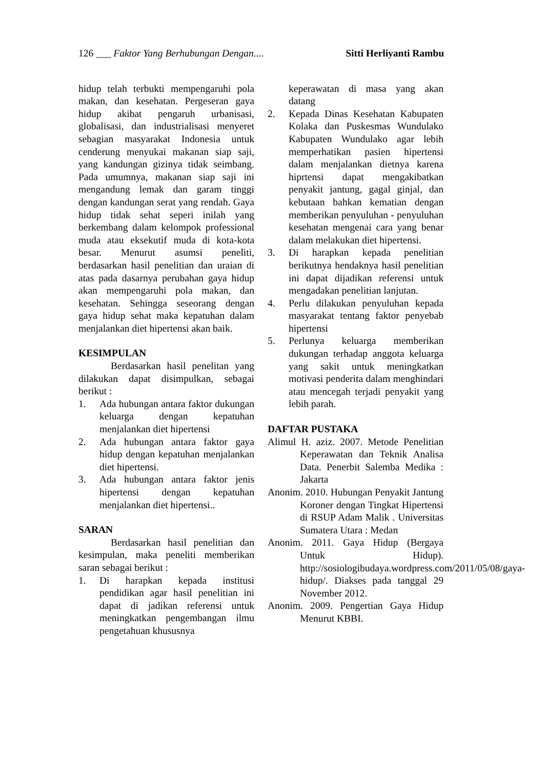126 ___ Faktor Yang Berhubungan Dengan.... Sitti Herliyanti Rambu
hidup telah terbukti mempengaruhi pola makan, dan kesehatan. Pergeseran gaya hidup akibat pengaruh urbanisasi, globalisasi, dan industrialisasi menyeret sebagian masyarakat Indonesia untuk cenderung menyukai makanan siap saji, yang kandungan gizinya tidak seimbang. Pada umumnya, makanan siap saji ini mengandung lemak dan garam tinggi dengan kandungan serat yang rendah. Gaya hidup tidak sehat seperi inilah yang berkembang dalam kelompok professional muda atau eksekutif muda di kota-kota besar. Menurut asumsi peneliti, berdasarkan hasil penelitian dan uraian di atas pada dasarnya perubahan gaya hidup akan mempengaruhi pola makan, dan kesehatan. Sehingga seseorang dengan gaya hidup sehat maka kepatuhan dalam menjalankan diet hipertensi akan baik.
KESIMPULAN
Berdasarkan hasil penelitan yang dilakukan dapat disimpulkan, sebagai berikut :
1. Ada hubungan antara faktor dukungan keluarga dengan kepatuhan menjalankan diet hipertensi
2. Ada hubungan antara faktor gaya hidup dengan kepatuhan menjalankan diet hipertensi.
3. Ada hubungan antara faktor jenis hipertensi dengan kepatuhan menjalankan diet hipertensi..
SARAN
Berdasarkan hasil penelitian dan kesimpulan, maka peneliti memberikan saran sebagai berikut :
1. Di harapkan kepada institusi pendidikan agar hasil penelitian ini dapat di jadikan referensi untuk meningkatkan pengembangan ilmu pengetahuan khususnya
keperawatan di masa yang akan datang
2. Kepada Dinas Kesehatan Kabupaten Kolaka dan Puskesmas Wundulako Kabupaten Wundulako agar lebih memperhatikan pasien hipertensi dalam menjalankan dietnya karena hiprtensi dapat mengakibatkan penyakit jantung, gagal ginjal, dan kebutaan bahkan kematian dengan memberikan penyuluhan - penyuluhan kesehatan mengenai cara yang benar dalam melakukan diet hipertensi.
3. Di harapkan kepada penelitian berikutnya hendaknya hasil penelitian ini dapat dijadikan referensi untuk mengadakan penelitian lanjutan.
4. Perlu dilakukan penyuluhan kepada masyarakat tentang faktor penyebab hipertensi
5. Perlunya keluarga memberikan dukungan terhadap anggota keluarga yang sakit untuk meningkatkan motivasi penderita dalam menghindari atau mencegah terjadi penyakit yang lebih parah.
DAFTAR PUSTAKA
Alimul H. aziz. 2007. Metode Penelitian Keperawatan dan Teknik Analisa Data. Penerbit Salemba Medika : Jakarta
Anonim. 2010. Hubungan Penyakit Jantung Koroner dengan Tingkat Hipertensi di RSUP Adam Malik . Universitas Sumatera Utara : Medan
Anonim. 2011. Gaya Hidup (Bergaya Untuk Hidup). http://sosiologibudaya.wordpress.com/2011/05/08/gaya-hidup/. Diakses pada tanggal 29 November 2012.
Anonim. 2009. Pengertian Gaya Hidup Menurut KBBI.